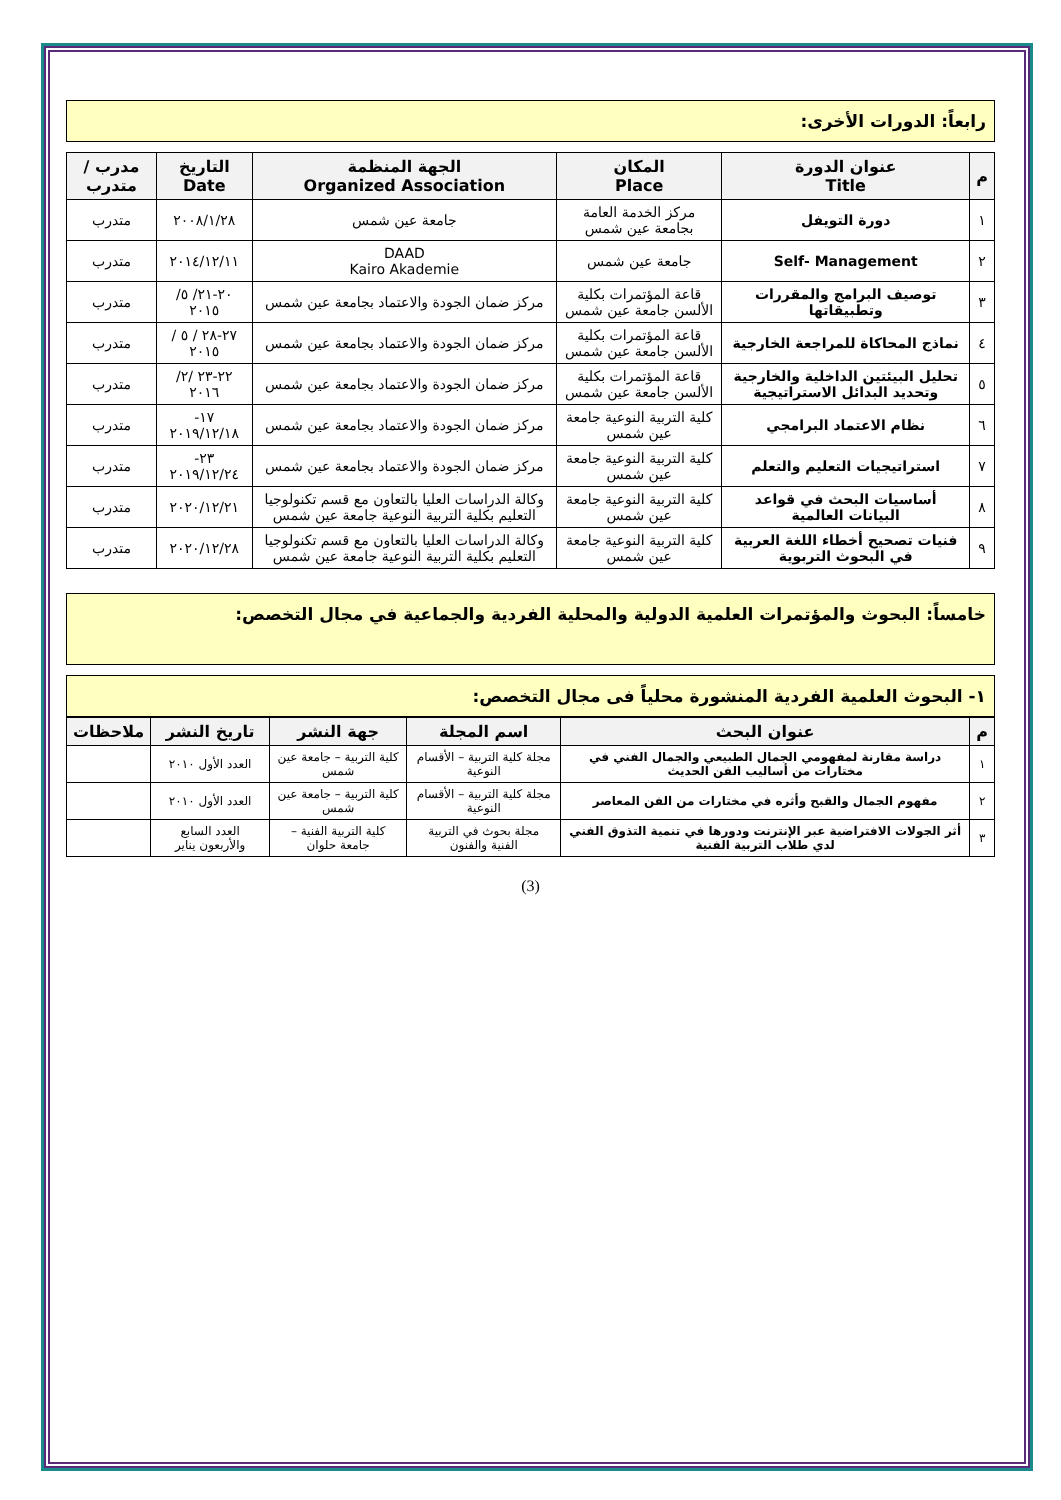رابعاً: الدورات الأخرى:
| م | عنوان الدورة Title | المكان Place | الجهة المنظمة Organized Association | التاريخ Date | مدرب / متدرب |
| --- | --- | --- | --- | --- | --- |
| ١ | دورة التويفل | مركز الخدمة العامة بجامعة عين شمس | جامعة عين شمس | ٢٠٠٨/١/٢٨ | متدرب |
| ٢ | Self- Management | جامعة عين شمس | DAAD Kairo Akademie | ٢٠١٤/١٢/١١ | متدرب |
| ٣ | توصيف البرامج والمقررات وتطبيقاتها | قاعة المؤتمرات بكلية الألسن جامعة عين شمس | مركز ضمان الجودة والاعتماد بجامعة عين شمس | ٢٠-٢١/ ٥/ ٢٠١٥ | متدرب |
| ٤ | نماذج المحاكاة للمراجعة الخارجية | قاعة المؤتمرات بكلية الألسن جامعة عين شمس | مركز ضمان الجودة والاعتماد بجامعة عين شمس | ٢٧-٢٨ / ٥ / ٢٠١٥ | متدرب |
| ٥ | تحليل البيئتين الداخلية والخارجية وتحديد البدائل الاستراتيجية | قاعة المؤتمرات بكلية الألسن جامعة عين شمس | مركز ضمان الجودة والاعتماد بجامعة عين شمس | ٢٢-٢٣ /٢/ ٢٠١٦ | متدرب |
| ٦ | نظام الاعتماد البرامجي | كلية التربية النوعية جامعة عين شمس | مركز ضمان الجودة والاعتماد بجامعة عين شمس | ١٧- ٢٠١٩/١٢/١٨ | متدرب |
| ٧ | استراتيجيات التعليم والتعلم | كلية التربية النوعية جامعة عين شمس | مركز ضمان الجودة والاعتماد بجامعة عين شمس | ٢٣- ٢٠١٩/١٢/٢٤ | متدرب |
| ٨ | أساسيات البحث في قواعد البيانات العالمية | كلية التربية النوعية جامعة عين شمس | وكالة الدراسات العليا بالتعاون مع قسم تكنولوجيا التعليم بكلية التربية النوعية جامعة عين شمس | ٢٠٢٠/١٢/٢١ | متدرب |
| ٩ | فنيات تصحيح أخطاء اللغة العربية في البحوث التربوية | كلية التربية النوعية جامعة عين شمس | وكالة الدراسات العليا بالتعاون مع قسم تكنولوجيا التعليم بكلية التربية النوعية جامعة عين شمس | ٢٠٢٠/١٢/٢٨ | متدرب |
خامساً: البحوث والمؤتمرات العلمية الدولية والمحلية الفردية والجماعية في مجال التخصص:
١- البحوث العلمية الفردية المنشورة محلياً فى مجال التخصص:
| م | عنوان البحث | اسم المجلة | جهة النشر | تاريخ النشر | ملاحظات |
| --- | --- | --- | --- | --- | --- |
| ١ | دراسة مقارنة لمفهومي الجمال الطبيعي والجمال الفني في مختارات من أساليب الفن الحديث | مجلة كلية التربية – الأقسام النوعية | كلية التربية – جامعة عين شمس | العدد الأول ٢٠١٠ | |
| ٢ | مفهوم الجمال والقبح وأثره في مختارات من الفن المعاصر | مجلة كلية التربية – الأقسام النوعية | كلية التربية – جامعة عين شمس | العدد الأول ٢٠١٠ | |
| ٣ | أثر الجولات الافتراضية عبر الإنترنت ودورها في تنمية التذوق الفني لدي طلاب التربية الفنية | مجلة بحوث في التربية الفنية والفنون | كلية التربية الفنية – جامعة حلوان | العدد السابع والأربعون يناير | |
(3)